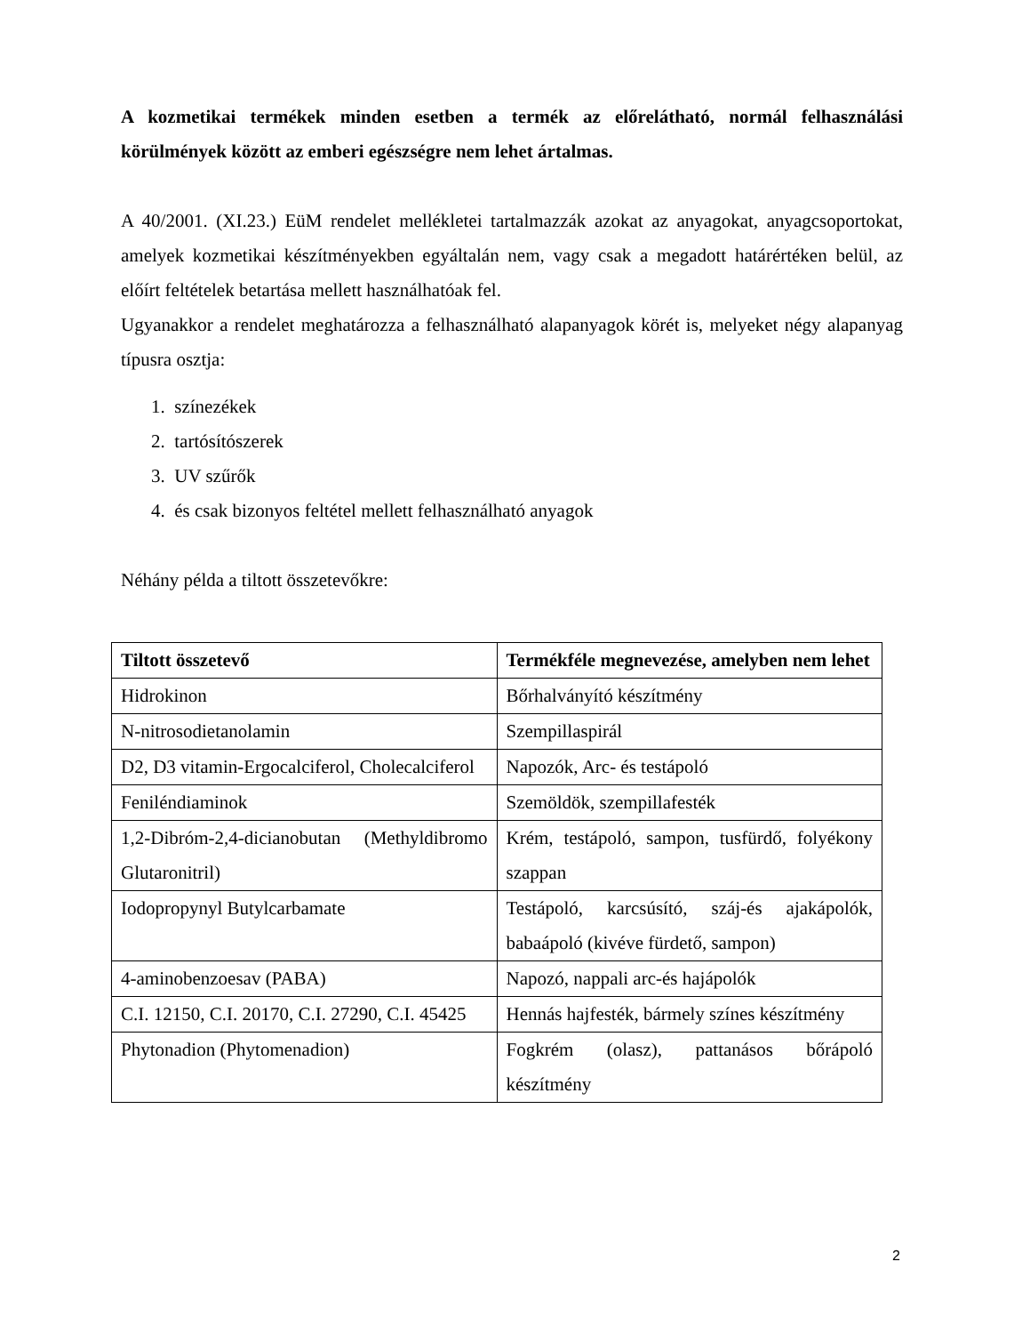A kozmetikai termékek minden esetben a termék az előrelátható, normál felhasználási körülmények között az emberi egészségre nem lehet ártalmas.
A 40/2001. (XI.23.) EüM rendelet mellékletei tartalmazzák azokat az anyagokat, anyagcsoportokat, amelyek kozmetikai készítményekben egyáltalán nem, vagy csak a megadott határértéken belül, az előírt feltételek betartása mellett használhatóak fel.
Ugyanakkor a rendelet meghatározza a felhasználható alapanyagok körét is, melyeket négy alapanyag típusra osztja:
1. színezékek
2. tartósítószerek
3. UV szűrők
4. és csak bizonyos feltétel mellett felhasználható anyagok
Néhány példa a tiltott összetevőkre:
| Tiltott összetevő | Termékféle megnevezése, amelyben nem lehet |
| --- | --- |
| Hidrokinon | Bőrhalványító készítmény |
| N-nitrosodietanolamin | Szempillaspirál |
| D2, D3 vitamin-Ergocalciferol, Cholecalciferol | Napozók, Arc- és testápoló |
| Feniléndiaminok | Szemöldök, szempillafesték |
| 1,2-Dibróm-2,4-dicianobutan (Methyldibromo Glutaronitril) | Krém, testápoló, sampon, tusfürdő, folyékony szappan |
| Iodopropynyl Butylcarbamate | Testápoló, karcsúsító, száj-és ajakápolók, babaápoló (kivéve fürdető, sampon) |
| 4-aminobenzoesav (PABA) | Napozó, nappali arc-és hajápolók |
| C.I. 12150, C.I. 20170, C.I. 27290, C.I. 45425 | Hennás hajfesték, bármely színes készítmény |
| Phytonadion (Phytomenadion) | Fogkrém (olasz), pattanásos bőrápoló készítmény |
2